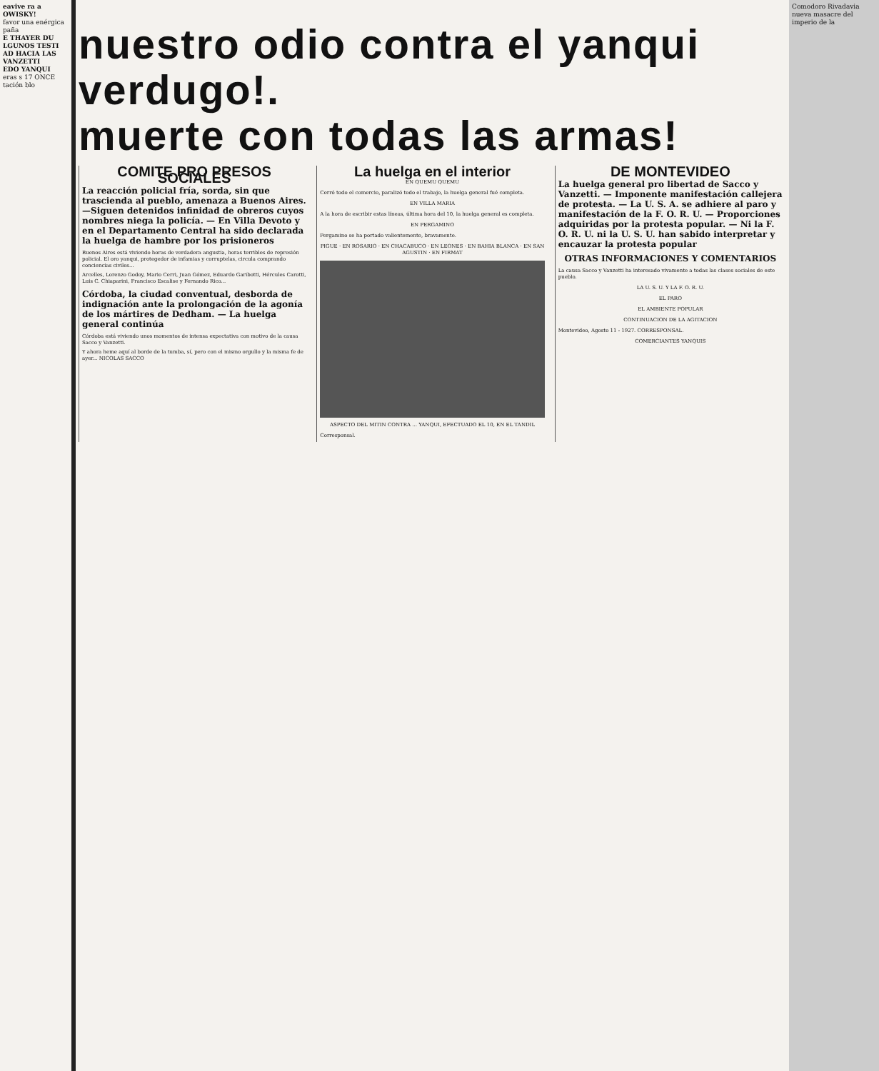eavive ra a OWISKY!
favor una enérgica paña
E THAYER DU LGUNOS TESTI AD HACIA LAS VANZETTI
EDO YANQUI
eras s 17 ONCE tación blo
Comodoro Rivadavia nueva masacre del imperio de la
nuestro odio contra el yanqui verdugo!.
muerte con todas las armas!
COMITE PRO PRESOS SOCIALES
La reacción policial fría, sorda, sin que trascienda al pueblo, amenaza a Buenos Aires.—Siguen detenidos infinidad de obreros cuyos nombres niega la policía. — En Villa Devoto y en el Departamento Central ha sido declarada la huelga de hambre por los prisioneros
Buenos Aires está viviendo horas de verdadera angustia, horas terribles de represión policial. El oro yanqui, protegedor de infamias y corruptelas, circula comprando conciencias civiles...
Arcelles, Lorenzo Godoy, Mario Cerri, Juan Gómez, Eduardo Garibotti, Hércules Carotti, Luis C. Chiaparini, Francisco Escalise y Fernando Rico...
Córdoba, la ciudad conventual, desborda de indignación ante la prolongación de la agonía de los mártires de Dedham. — La huelga general continúa
Córdoba está viviendo unos momentos de intensa expectativa con motivo de la causa Sacco y Vanzetti.
Y ahora heme aquí al borde de la tumba, sí, pero con el mismo orgullo y la misma fe de ayer... NICOLAS SACCO
La huelga en el interior
EN QUEMU QUEMU
Cerró todo el comercio, paralizó todo el trabajo, la huelga general fué completa.
EN VILLA MARIA
A la hora de escribir estas líneas, última hora del 10, la huelga general es completa.
EN PERGAMINO
Pergamino se ha portado valientemente, bravamente.
PIGUE · EN ROSARIO · EN CHACABUCO · EN LEONES · EN BAHIA BLANCA · EN SAN AGUSTIN · EN FIRMAT
ASPECTO DEL MITIN CONTRA ... YANQUI, EFECTUADO EL 10, EN EL TANDIL
Corresponsal.
DE MONTEVIDEO
La huelga general pro libertad de Sacco y Vanzetti. — Imponente manifestación callejera de protesta. — La U. S. A. se adhiere al paro y manifestación de la F. O. R. U. — Proporciones adquiridas por la protesta popular. — Ni la F. O. R. U. ni la U. S. U. han sabido interpretar y encauzar la protesta popular
OTRAS INFORMACIONES Y COMENTARIOS
La causa Sacco y Vanzetti ha interesado vivamente a todas las clases sociales de este pueblo.
LA U. S. U. Y LA F. O. R. U.
EL PARO
EL AMBIENTE POPULAR
CONTINUACION DE LA AGITACION
Montevideo, Agosto 11 - 1927. CORRESPONSAL.
COMERCIANTES YANQUIS